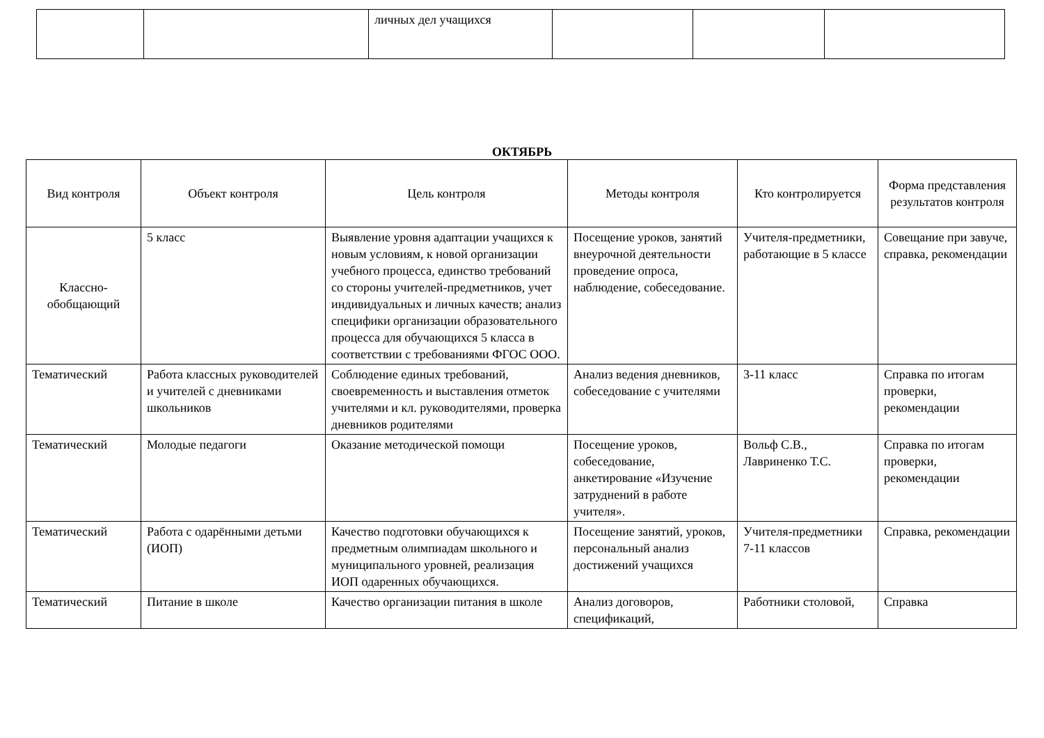| | | личных дел учащихся | | | |
ОКТЯБРЬ
| Вид контроля | Объект контроля | Цель контроля | Методы контроля | Кто контролируется | Форма представления результатов контроля |
| --- | --- | --- | --- | --- | --- |
| Классно-обобщающий | 5 класс | Выявление уровня адаптации учащихся к новым условиям, к новой организации учебного процесса, единство требований со стороны учителей-предметников, учет индивидуальных и личных качеств; анализ специфики организации образовательного процесса для обучающихся 5 класса в соответствии с требованиями ФГОС ООО. | Посещение уроков, занятий внеурочной деятельности проведение опроса, наблюдение, собеседование. | Учителя-предметники, работающие в 5 классе | Совещание при завуче, справка, рекомендации |
| Тематический | Работа классных руководителей и учителей с дневниками школьников | Соблюдение единых требований, своевременность и выставления отметок учителями и кл. руководителями, проверка дневников родителями | Анализ ведения дневников, собеседование с учителями | 3-11 класс | Справка по итогам проверки, рекомендации |
| Тематический | Молодые педагоги | Оказание методической помощи | Посещение уроков, собеседование, анкетирование «Изучение затруднений в работе учителя». | Вольф С.В., Лавриненко Т.С. | Справка по итогам проверки, рекомендации |
| Тематический | Работа с одарёнными детьми (ИОП) | Качество подготовки обучающихся к предметным олимпиадам школьного и муниципального уровней, реализация ИОП одаренных обучающихся. | Посещение занятий, уроков, персональный анализ достижений учащихся | Учителя-предметники 7-11 классов | Справка, рекомендации |
| Тематический | Питание в школе | Качество организации питания в школе | Анализ договоров, спецификаций, | Работники столовой, | Справка |